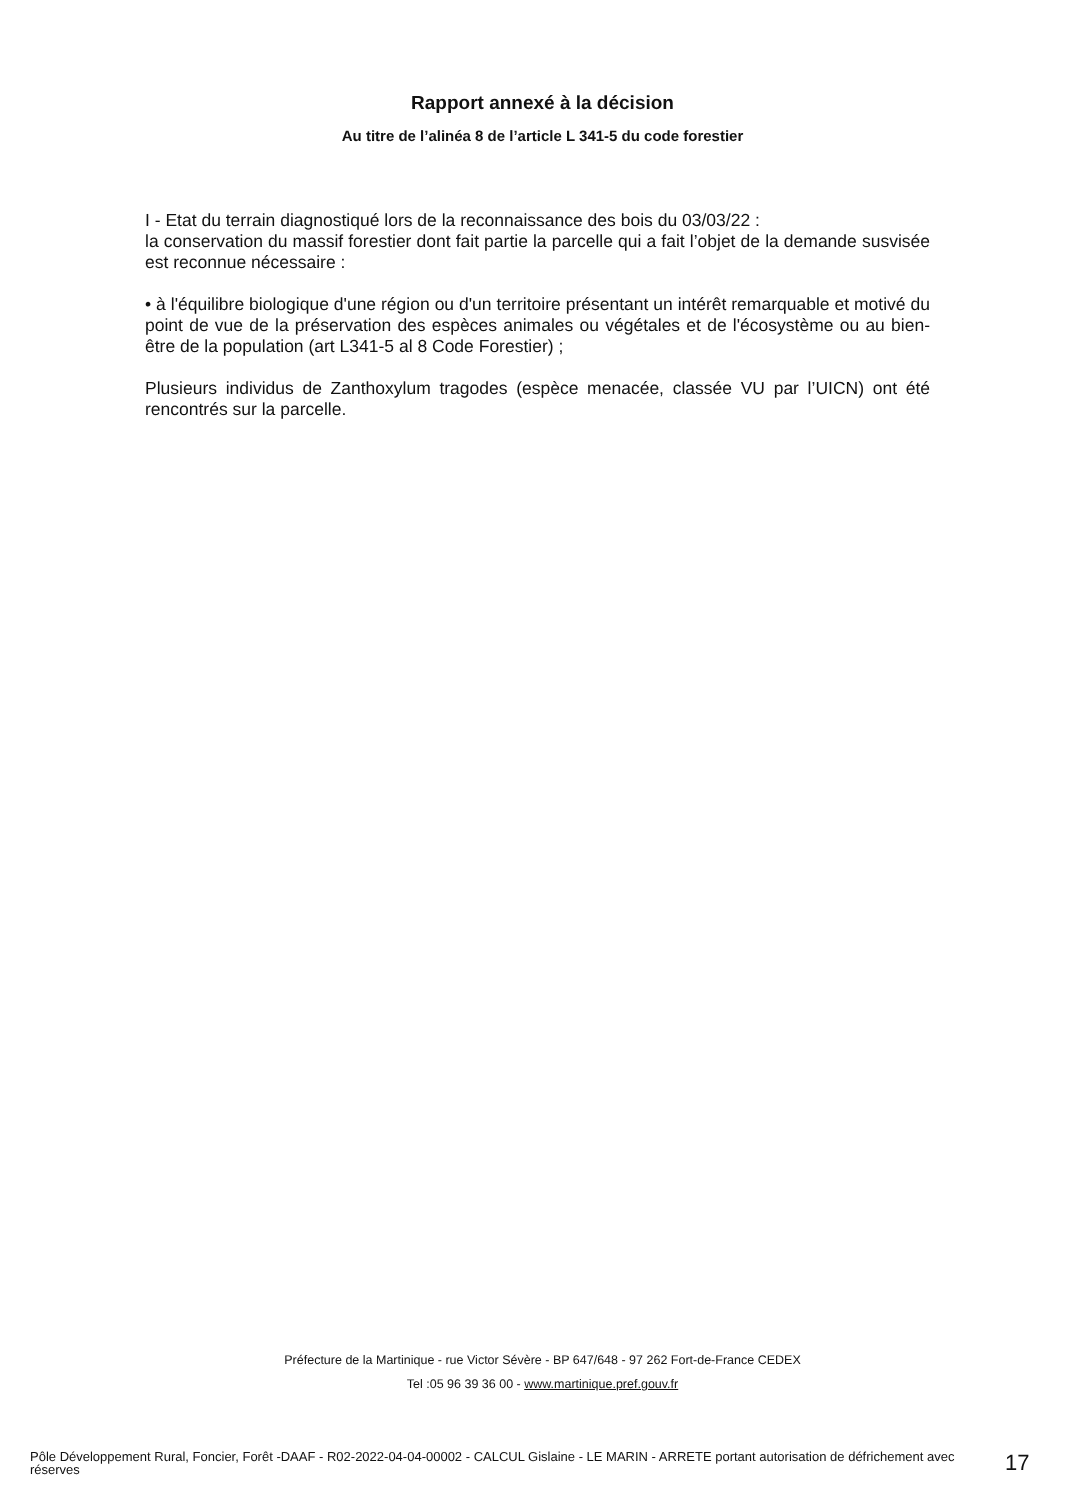Rapport annexé à la décision
Au titre de l’alinéa 8 de l’article L 341-5 du code forestier
I - Etat du terrain diagnostiqué lors de la reconnaissance des bois du 03/03/22 :
la conservation du massif forestier dont fait partie la parcelle qui a fait l’objet de la demande susvisée est reconnue nécessaire :
• à l'équilibre biologique d'une région ou d'un territoire présentant un intérêt remarquable et motivé du point de vue de la préservation des espèces animales ou végétales et de l'écosystème ou au bien-être de la population (art L341-5 al 8 Code Forestier) ;
Plusieurs individus de Zanthoxylum tragodes (espèce menacée, classée VU par l’UICN) ont été rencontrés sur la parcelle.
Préfecture de la Martinique - rue Victor Sévère - BP 647/648 - 97 262 Fort-de-France CEDEX
Tel :05 96 39 36 00 - www.martinique.pref.gouv.fr
Pôle Développement Rural, Foncier, Forêt -DAAF - R02-2022-04-04-00002 - CALCUL Gislaine - LE MARIN - ARRETE portant autorisation de défrichement avec réserves
17